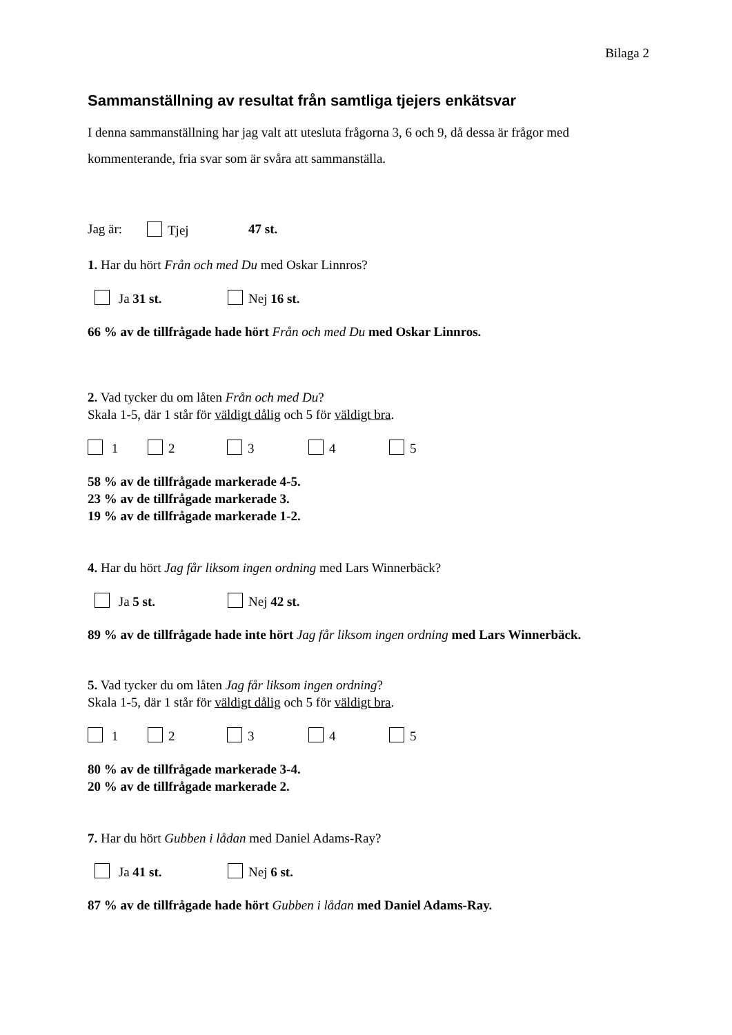Bilaga 2
Sammanställning av resultat från samtliga tjejers enkätsvar
I denna sammanställning har jag valt att utesluta frågorna 3, 6 och 9, då dessa är frågor med kommenterande, fria svar som är svåra att sammanställa.
Jag är: Tjej 47 st.
1. Har du hört Från och med Du med Oskar Linnros?
Ja 31 st. Nej 16 st.
66 % av de tillfrågade hade hört Från och med Du med Oskar Linnros.
2. Vad tycker du om låten Från och med Du?
Skala 1-5, där 1 står för väldigt dålig och 5 för väldigt bra.
1 2 3 4 5
58 % av de tillfrågade markerade 4-5.
23 % av de tillfrågade markerade 3.
19 % av de tillfrågade markerade 1-2.
4. Har du hört Jag får liksom ingen ordning med Lars Winnerbäck?
Ja 5 st. Nej 42 st.
89 % av de tillfrågade hade inte hört Jag får liksom ingen ordning med Lars Winnerbäck.
5. Vad tycker du om låten Jag får liksom ingen ordning?
Skala 1-5, där 1 står för väldigt dålig och 5 för väldigt bra.
1 2 3 4 5
80 % av de tillfrågade markerade 3-4.
20 % av de tillfrågade markerade 2.
7. Har du hört Gubben i lådan med Daniel Adams-Ray?
Ja 41 st. Nej 6 st.
87 % av de tillfrågade hade hört Gubben i lådan med Daniel Adams-Ray.